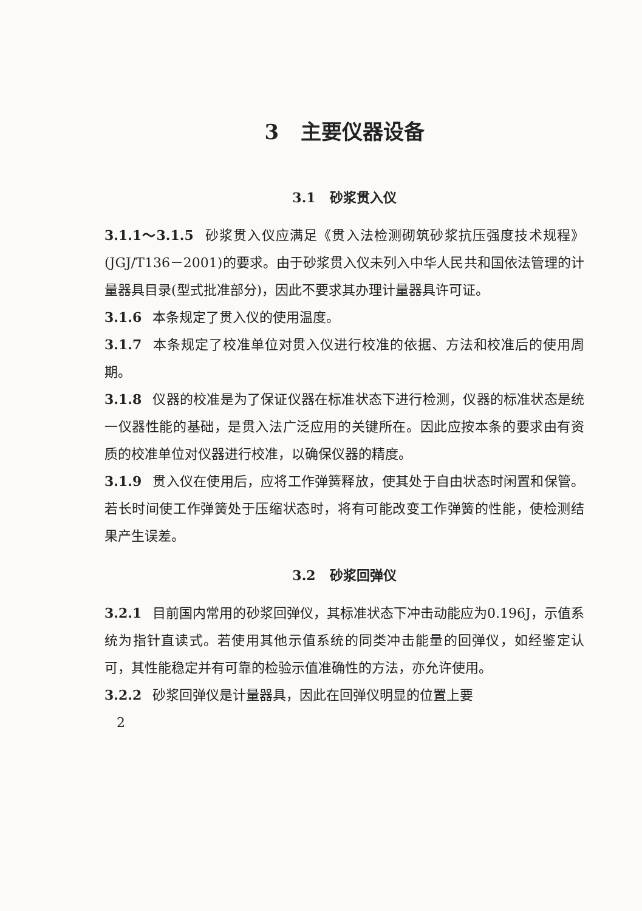3 主要仪器设备
3.1 砂浆贯入仪
3.1.1～3.1.5 砂浆贯入仪应满足《贯入法检测砌筑砂浆抗压强度技术规程》(JGJ/T136－2001)的要求。由于砂浆贯入仪未列入中华人民共和国依法管理的计量器具目录(型式批准部分)，因此不要求其办理计量器具许可证。
3.1.6 本条规定了贯入仪的使用温度。
3.1.7 本条规定了校准单位对贯入仪进行校准的依据、方法和校准后的使用周期。
3.1.8 仪器的校准是为了保证仪器在标准状态下进行检测，仪器的标准状态是统一仪器性能的基础，是贯入法广泛应用的关键所在。因此应按本条的要求由有资质的校准单位对仪器进行校准，以确保仪器的精度。
3.1.9 贯入仪在使用后，应将工作弹簧释放，使其处于自由状态时闲置和保管。若长时间使工作弹簧处于压缩状态时，将有可能改变工作弹簧的性能，使检测结果产生误差。
3.2 砂浆回弹仪
3.2.1 目前国内常用的砂浆回弹仪，其标准状态下冲击动能应为0.196J，示值系统为指针直读式。若使用其他示值系统的同类冲击能量的回弹仪，如经鉴定认可，其性能稳定并有可靠的检验示值准确性的方法，亦允许使用。
3.2.2 砂浆回弹仪是计量器具，因此在回弹仪明显的位置上要
2